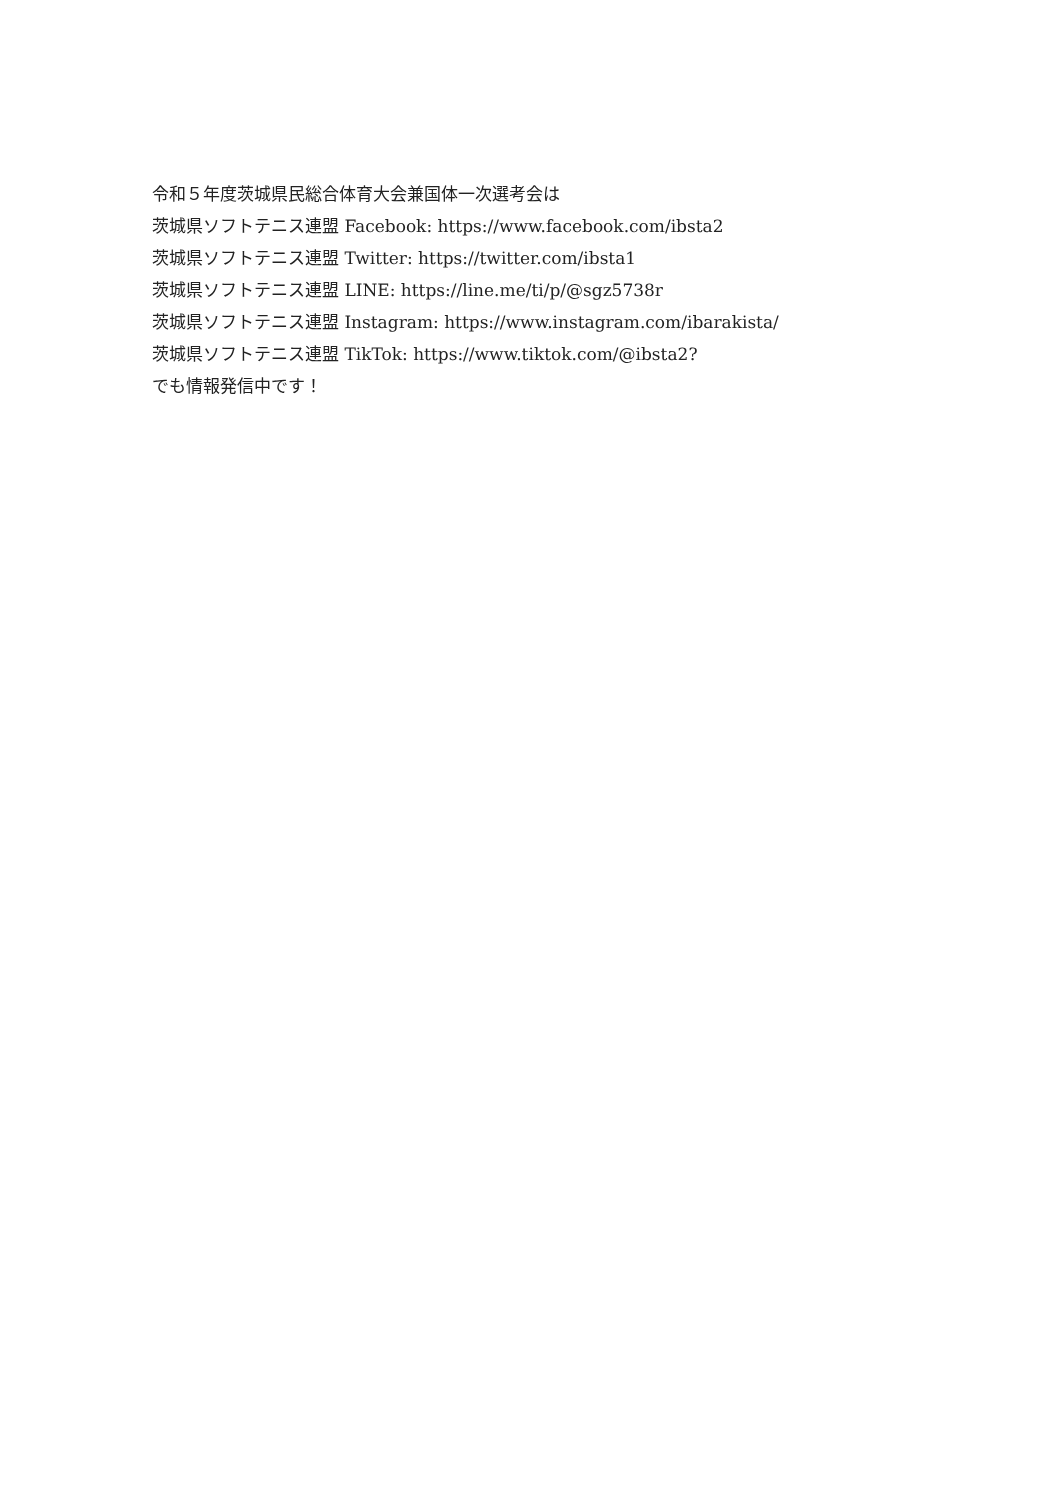令和５年度茨城県民総合体育大会兼国体一次選考会は
茨城県ソフトテニス連盟 Facebook: https://www.facebook.com/ibsta2
茨城県ソフトテニス連盟 Twitter: https://twitter.com/ibsta1
茨城県ソフトテニス連盟 LINE: https://line.me/ti/p/@sgz5738r
茨城県ソフトテニス連盟 Instagram: https://www.instagram.com/ibarakista/
茨城県ソフトテニス連盟 TikTok: https://www.tiktok.com/@ibsta2?
でも情報発信中です！